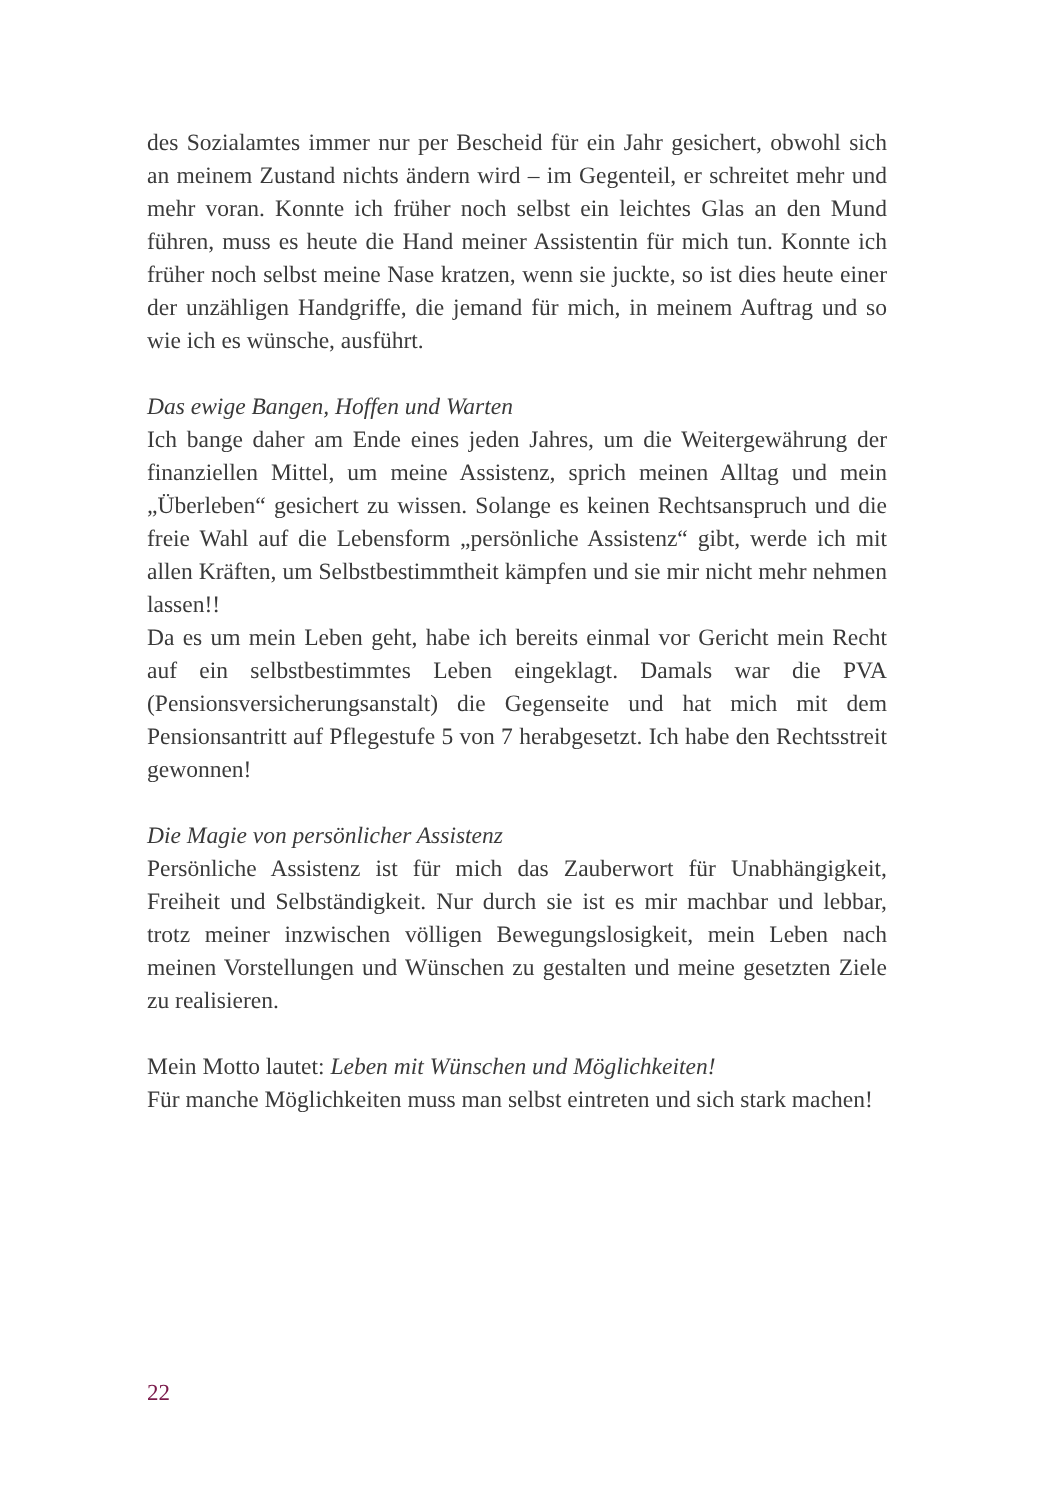des Sozialamtes immer nur per Bescheid für ein Jahr gesichert, obwohl sich an meinem Zustand nichts ändern wird – im Gegenteil, er schreitet mehr und mehr voran. Konnte ich früher noch selbst ein leichtes Glas an den Mund führen, muss es heute die Hand meiner Assistentin für mich tun. Konnte ich früher noch selbst meine Nase kratzen, wenn sie juckte, so ist dies heute einer der unzähligen Handgriffe, die jemand für mich, in meinem Auftrag und so wie ich es wünsche, ausführt.
Das ewige Bangen, Hoffen und Warten
Ich bange daher am Ende eines jeden Jahres, um die Weitergewährung der finanziellen Mittel, um meine Assistenz, sprich meinen Alltag und mein „Überleben“ gesichert zu wissen. Solange es keinen Rechtsanspruch und die freie Wahl auf die Lebensform „persönliche Assistenz“ gibt, werde ich mit allen Kräften, um Selbstbestimmtheit kämpfen und sie mir nicht mehr nehmen lassen!!
Da es um mein Leben geht, habe ich bereits einmal vor Gericht mein Recht auf ein selbstbestimmtes Leben eingeklagt. Damals war die PVA (Pensionsversicherungsanstalt) die Gegenseite und hat mich mit dem Pensionsantritt auf Pflegestufe 5 von 7 herabgesetzt. Ich habe den Rechtsstreit gewonnen!
Die Magie von persönlicher Assistenz
Persönliche Assistenz ist für mich das Zauberwort für Unabhängigkeit, Freiheit und Selbständigkeit. Nur durch sie ist es mir machbar und lebbar, trotz meiner inzwischen völligen Bewegungslosigkeit, mein Leben nach meinen Vorstellungen und Wünschen zu gestalten und meine gesetzten Ziele zu realisieren.
Mein Motto lautet: Leben mit Wünschen und Möglichkeiten!
Für manche Möglichkeiten muss man selbst eintreten und sich stark machen!
22